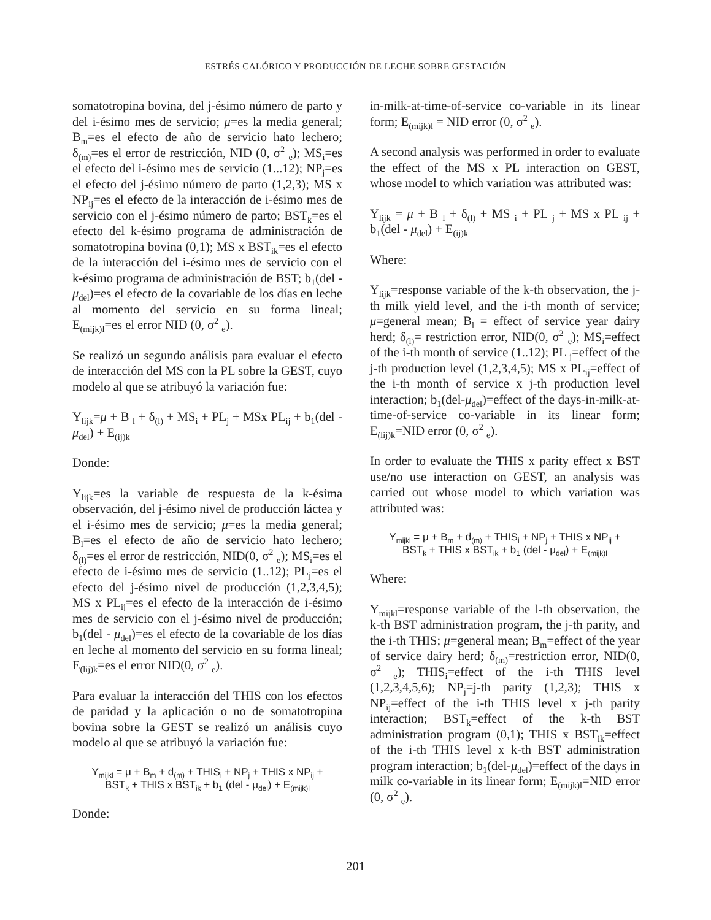ESTRÉS CALÓRICO Y PRODUCCIÓN DE LECHE SOBRE GESTACIÓN
somatotropina bovina, del j-ésimo número de parto y del i-ésimo mes de servicio; μ=es la media general; B<sub>m</sub>=es el efecto de año de servicio hato lechero; δ<sub>(m)</sub>=es el error de restricción, NID (0, σ<sup>2</sup> <sub>e</sub>); MS<sub>i</sub>=es el efecto del i-ésimo mes de servicio (1...12); NP<sub>j</sub>=es el efecto del j-ésimo número de parto (1,2,3); MS x NP<sub>ij</sub>=es el efecto de la interacción de i-ésimo mes de servicio con el j-ésimo número de parto; BST<sub>k</sub>=es el efecto del k-ésimo programa de administración de somatotropina bovina (0,1); MS x BST<sub>ik</sub>=es el efecto de la interacción del i-ésimo mes de servicio con el k-ésimo programa de administración de BST; b<sub>1</sub>(del - μ<sub>del</sub>)=es el efecto de la covariable de los días en leche al momento del servicio en su forma lineal; E<sub>(mijk)l</sub>=es el error NID (0, σ<sup>2</sup> <sub>e</sub>).
Se realizó un segundo análisis para evaluar el efecto de interacción del MS con la PL sobre la GEST, cuyo modelo al que se atribuyó la variación fue:
Y<sub>lijk</sub>=μ + B <sub>l</sub> + δ<sub>(l)</sub> + MS<sub>i</sub> + PL<sub>j</sub> + MSx PL<sub>ij</sub> + b<sub>1</sub>(del - μ<sub>del</sub>) + E<sub>(ij)k</sub>
Donde:
Y<sub>lijk</sub>=es la variable de respuesta de la k-ésima observación, del j-ésimo nivel de producción láctea y el i-ésimo mes de servicio; μ=es la media general; B<sub>l</sub>=es el efecto de año de servicio hato lechero; δ<sub>(l)</sub>=es el error de restricción, NID(0, σ<sup>2</sup> <sub>e</sub>); MS<sub>i</sub>=es el efecto de i-ésimo mes de servicio (1..12); PL<sub>j</sub>=es el efecto del j-ésimo nivel de producción (1,2,3,4,5); MS x PL<sub>ij</sub>=es el efecto de la interacción de i-ésimo mes de servicio con el j-ésimo nivel de producción; b<sub>1</sub>(del - μ<sub>del</sub>)=es el efecto de la covariable de los días en leche al momento del servicio en su forma lineal; E<sub>(lij)k</sub>=es el error NID(0, σ<sup>2</sup> <sub>e</sub>).
Para evaluar la interacción del THIS con los efectos de paridad y la aplicación o no de somatotropina bovina sobre la GEST se realizó un análisis cuyo modelo al que se atribuyó la variación fue:
Y<sub>mijkl</sub> = μ + B<sub>m</sub> + d<sub>(m)</sub> + THIS<sub>i</sub> + NP<sub>j</sub> + THIS x NP<sub>ij</sub> +
BST<sub>k</sub> + THIS x BST<sub>ik</sub> + b<sub>1</sub> (del - μ<sub>del</sub>) + E<sub>(mijk)l</sub>
Donde:
in-milk-at-time-of-service co-variable in its linear form; E<sub>(mijk)l</sub> = NID error (0, σ<sup>2</sup> <sub>e</sub>).
A second analysis was performed in order to evaluate the effect of the MS x PL interaction on GEST, whose model to which variation was attributed was:
Y<sub>lijk</sub> = μ + B <sub>l</sub> + δ<sub>(l)</sub> + MS <sub>i</sub> + PL <sub>j</sub> + MS x PL <sub>ij</sub> + b<sub>1</sub>(del - μ<sub>del</sub>) + E<sub>(ij)k</sub>
Where:
Y<sub>lijk</sub>=response variable of the k-th observation, the j-th milk yield level, and the i-th month of service; μ=general mean; B<sub>l</sub> = effect of service year dairy herd; δ<sub>(l)</sub>= restriction error, NID(0, σ<sup>2</sup> <sub>e</sub>); MS<sub>i</sub>=effect of the i-th month of service (1..12); PL <sub>j</sub>=effect of the j-th production level (1,2,3,4,5); MS x PL<sub>ij</sub>=effect of the i-th month of service x j-th production level interaction; b<sub>1</sub>(del-μ<sub>del</sub>)=effect of the days-in-milk-at-time-of-service co-variable in its linear form; E<sub>(lij)k</sub>=NID error (0, σ<sup>2</sup> <sub>e</sub>).
In order to evaluate the THIS x parity effect x BST use/no use interaction on GEST, an analysis was carried out whose model to which variation was attributed was:
Y<sub>mijkl</sub> = μ + B<sub>m</sub> + d<sub>(m)</sub> + THIS<sub>i</sub> + NP<sub>j</sub> + THIS x NP<sub>ij</sub> +
BST<sub>k</sub> + THIS x BST<sub>ik</sub> + b<sub>1</sub> (del - μ<sub>del</sub>) + E<sub>(mijk)l</sub>
Where:
Y<sub>mijkl</sub>=response variable of the l-th observation, the k-th BST administration program, the j-th parity, and the i-th THIS; μ=general mean; B<sub>m</sub>=effect of the year of service dairy herd; δ<sub>(m)</sub>=restriction error, NID(0, σ<sup>2</sup> <sub>e</sub>); THIS<sub>i</sub>=effect of the i-th THIS level (1,2,3,4,5,6); NP<sub>j</sub>=j-th parity (1,2,3); THIS x NP<sub>ij</sub>=effect of the i-th THIS level x j-th parity interaction; BST<sub>k</sub>=effect of the k-th BST administration program (0,1); THIS x BST<sub>ik</sub>=effect of the i-th THIS level x k-th BST administration program interaction; b<sub>1</sub>(del-μ<sub>del</sub>)=effect of the days in milk co-variable in its linear form; E<sub>(mijk)l</sub>=NID error (0, σ<sup>2</sup> <sub>e</sub>).
201